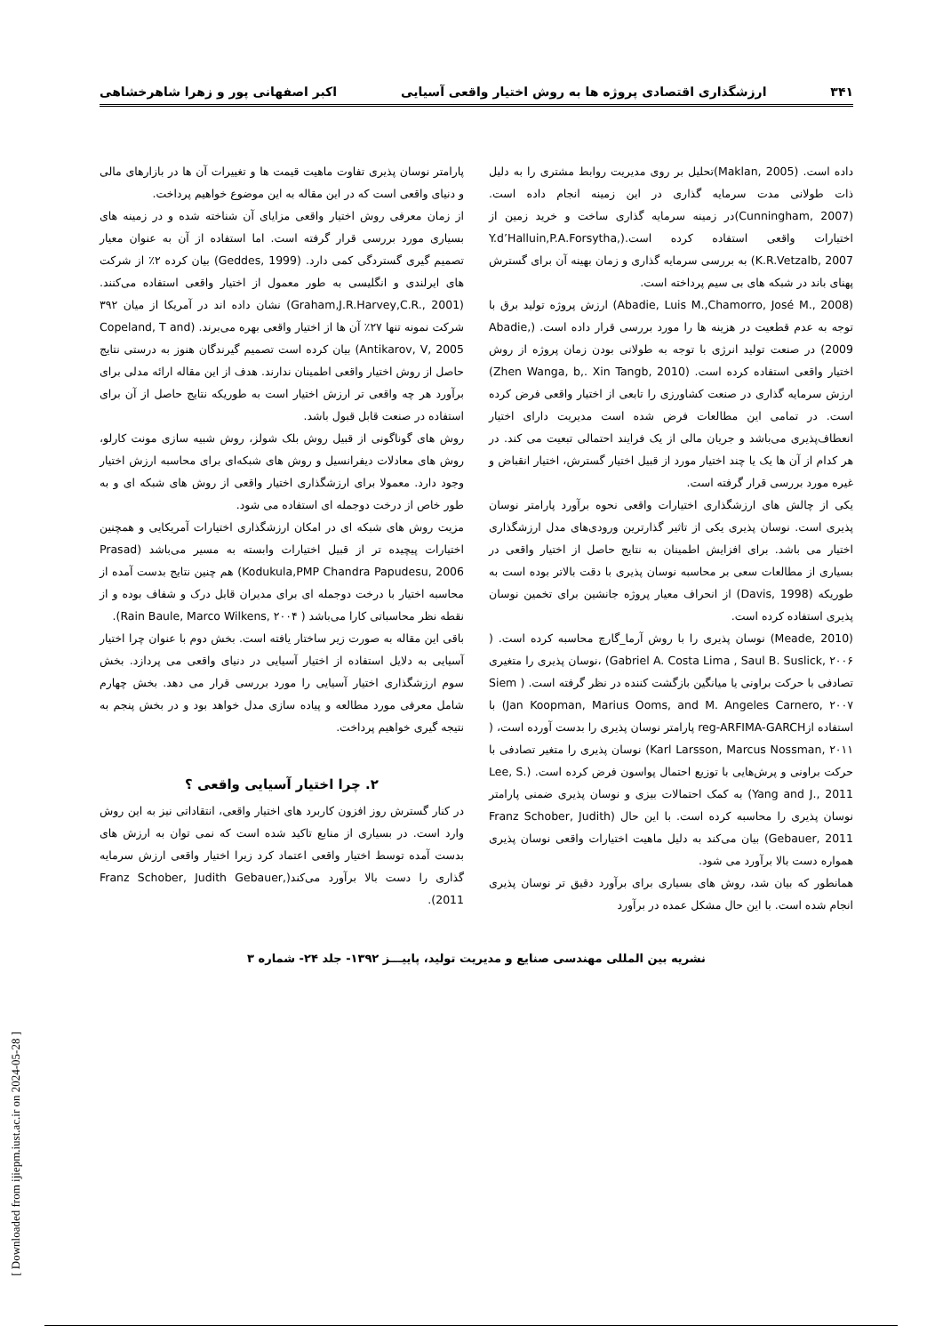۳۴۱ ارزشگذاری اقتصادی پروژه ها به روش اختیار واقعی آسیایی اکبر اصفهانی پور و زهرا شاهرخشاهی
داده است. (Maklan, 2005)تحلیل بر روی مدیریت روابط مشتری را به دلیل ذات طولانی مدت سرمایه گذاری در این زمینه انجام داده است. (Cunningham, 2007)در زمینه سرمایه گذاری ساخت و خرید زمین از اختیارات واقعی استفاده کرده است.(Y.d’Halluin,P.A.Forsytha, K.R.Vetzalb, 2007) به بررسی سرمایه گذاری و زمان بهینه آن برای گسترش پهنای باند در شبکه های بی سیم پرداخته است.
(Abadie, Luis M.,Chamorro, José M., 2008) ارزش پروژه تولید برق با توجه به عدم قطعیت در هزینه ها را مورد بررسی قرار داده است. (Abadie, 2009) در صنعت تولید انرژی با توجه به طولانی بودن زمان پروژه از روش اختیار واقعی استفاده کرده است. (Zhen Wanga, b,. Xin Tangb, 2010) ارزش سرمایه گذاری در صنعت کشاورزی را تابعی از اختیار واقعی فرض کرده است. در تمامی این مطالعات فرض شده است مدیریت دارای اختیار انعطاف‌پذیری می‌باشد و جریان مالی از یک فرایند احتمالی تبعیت می کند. در هر کدام از آن ها یک یا چند اختیار مورد از قبیل اختیار گسترش، اختیار انقباض و غیره مورد بررسی قرار گرفته است.
یکی از چالش های ارزشگذاری اختیارات واقعی نحوه برآورد پارامتر نوسان پذیری است. نوسان پذیری یکی از تاثیر گذارترین ورودی‌های مدل ارزشگذاری اختیار می باشد. برای افزایش اطمینان به نتایج حاصل از اختیار واقعی در بسیاری از مطالعات سعی بر محاسبه نوسان پذیری با دقت بالاتر بوده است به طوریکه (Davis, 1998) از انحراف معیار پروژه جانشین برای تخمین نوسان پذیری استفاده کرده است.
(Meade, 2010) نوسان پذیری را با روش آرما_گارچ محاسبه کرده است. ( Gabriel A. Costa Lima , Saul B. Suslick, ۲۰۰۶) ،نوسان پذیری را متغیری تصادفی با حرکت براونی یا میانگین بازگشت کننده در نظر گرفته است. ( Siem Jan Koopman, Marius Ooms, and M. Angeles Carnero, ۲۰۰۷) با استفاده ازreg-ARFIMA-GARCH پارامتر نوسان پذیری را بدست آورده است، ( Karl Larsson, Marcus Nossman, ۲۰۱۱) نوسان پذیری را متغیر تصادفی با حرکت براونی و پرش‌هایی با توزیع احتمال پواسون فرض کرده است. (Lee, S. Yang and J., 2011) به کمک احتمالات بیزی و نوسان پذیری ضمنی پارامتر نوسان پذیری را محاسبه کرده است. با این حال (Franz Schober, Judith Gebauer, 2011) بیان می‌کند به دلیل ماهیت اختیارات واقعی نوسان پذیری همواره دست بالا برآورد می شود.
همانطور که بیان شد، روش های بسیاری برای برآورد دقیق تر نوسان پذیری انجام شده است. با این حال مشکل عمده در برآورد
پارامتر نوسان پذیری تفاوت ماهیت قیمت ها و تغییرات آن ها در بازارهای مالی و دنیای واقعی است که در این مقاله به این موضوع خواهیم پرداخت.
از زمان معرفی روش اختیار واقعی مزایای آن شناخته شده و در زمینه های بسیاری مورد بررسی قرار گرفته است. اما استفاده از آن به عنوان معیار تصمیم گیری گستردگی کمی دارد. (Geddes, 1999) بیان کرده ۲٪ از شرکت های ایرلندی و انگلیسی به طور معمول از اختیار واقعی استفاده می‌کنند. (Graham,J.R.Harvey,C.R., 2001) نشان داده اند در آمریکا از میان ۳۹۲ شرکت نمونه تنها ۲۷٪ آن ها از اختیار واقعی بهره می‌برند. (Copeland, T and Antikarov, V, 2005) بیان کرده است تصمیم گیرندگان هنوز به درستی نتایج حاصل از روش اختیار واقعی اطمینان ندارند. هدف از این مقاله ارائه مدلی برای برآورد هر چه واقعی تر ارزش اختیار است به طوریکه نتایج حاصل از آن برای استفاده در صنعت قابل قبول باشد.
روش های گوناگونی از قبیل روش بلک شولز، روش شبیه سازی مونت کارلو، روش های معادلات دیفرانسیل و روش های شبکه‌ای برای محاسبه ارزش اختیار وجود دارد. معمولا برای ارزشگذاری اختیار واقعی از روش های شبکه ای و به طور خاص از درخت دوجمله ای استفاده می شود.
مزیت روش های شبکه ای در امکان ارزشگذاری اختیارات آمریکایی و همچنین اختیارات پیچیده تر از قبیل اختیارات وابسته به مسیر می‌باشد (Prasad Kodukula,PMP Chandra Papudesu, 2006) هم چنین نتایج بدست آمده از محاسبه اختیار با درخت دوجمله ای برای مدیران قابل درک و شفاف بوده و از نقطه نظر محاسباتی کارا می‌باشد ( Rain Baule, Marco Wilkens, ۲۰۰۴).
باقی این مقاله به صورت زیر ساختار یافته است. بخش دوم با عنوان چرا اختیار آسیایی به دلایل استفاده از اختیار آسیایی در دنیای واقعی می پردازد. بخش سوم ارزشگذاری اختیار آسیایی را مورد بررسی قرار می دهد. بخش چهارم شامل معرفی مورد مطالعه و پیاده سازی مدل خواهد بود و در بخش پنجم به نتیجه گیری خواهیم پرداخت.
۲. چرا اختیار آسیایی واقعی ؟
در کنار گسترش روز افزون کاربرد های اختیار واقعی، انتقاداتی نیز به این روش وارد است. در بسیاری از منابع تاکید شده است که نمی توان به ارزش های بدست آمده توسط اختیار واقعی اعتماد کرد زیرا اختیار واقعی ارزش سرمایه گذاری را دست بالا برآورد می‌کند(Franz Schober, Judith Gebauer, 2011).
نشریه بین المللی مهندسی صنایع و مدیریت تولید، پاییـــز ۱۳۹۲- جلد ۲۴- شماره ۳
[ Downloaded from ijiepm.iust.ac.ir on 2024-05-28 ]